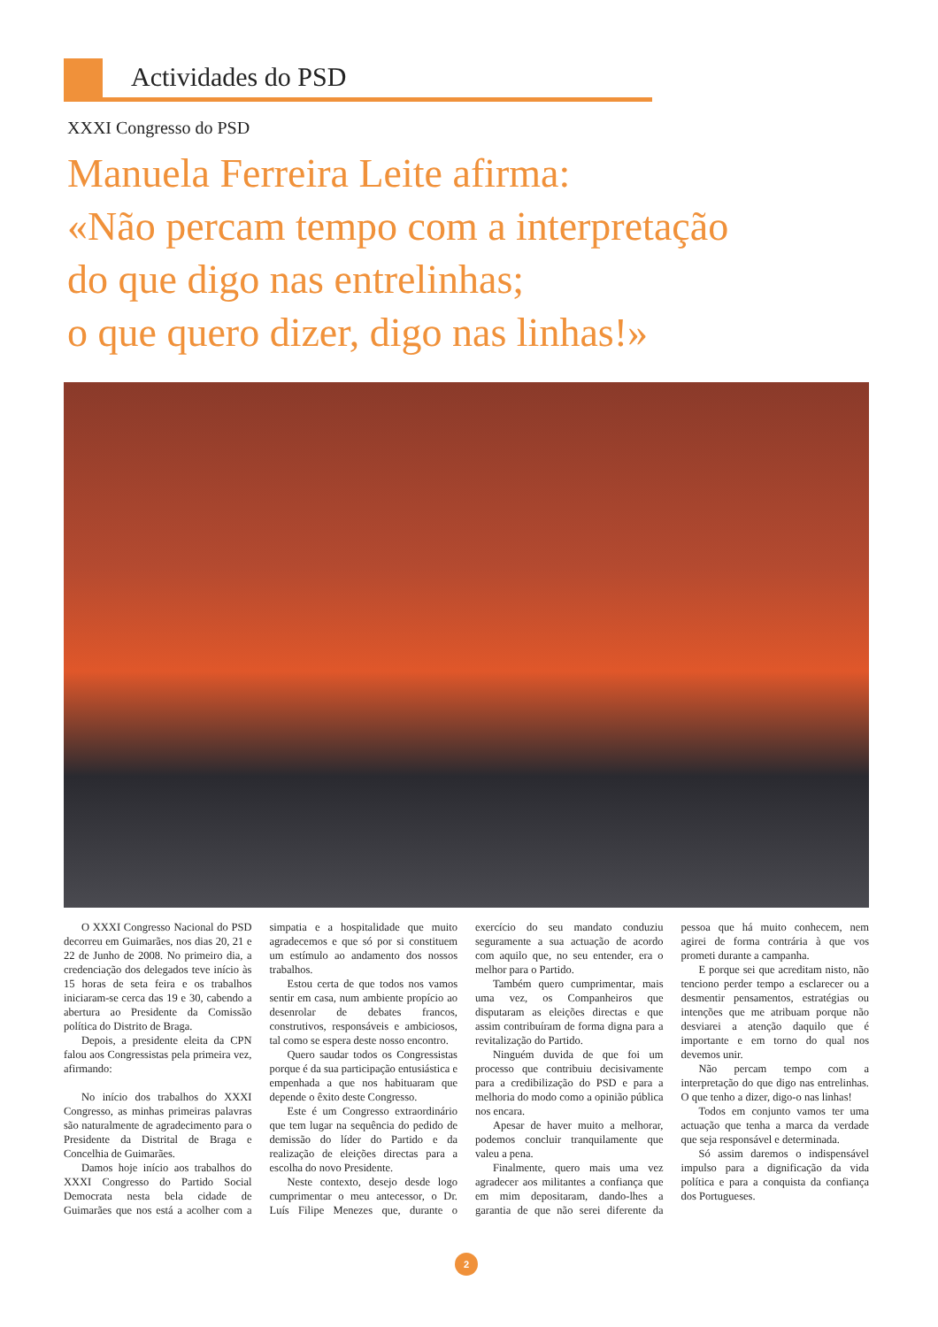Actividades do PSD
XXXI Congresso do PSD
Manuela Ferreira Leite afirma:
«Não percam tempo com a interpretação
do que digo nas entrelinhas;
o que quero dizer, digo nas linhas!»
O XXXI Congresso Nacional do PSD decorreu em Guimarães, nos dias 20, 21 e 22 de Junho de 2008. No primeiro dia, a credenciação dos delegados teve início às 15 horas de seta feira e os trabalhos iniciaram-se cerca das 19 e 30, cabendo a abertura ao Presidente da Comissão política do Distrito de Braga.
Depois, a presidente eleita da CPN falou aos Congressistas pela primeira vez, afirmando:
No início dos trabalhos do XXXI Congresso, as minhas primeiras palavras são naturalmente de agradecimento para o Presidente da Distrital de Braga e Concelhia de Guimarães.
Damos hoje início aos trabalhos do XXXI Congresso do Partido Social Democrata nesta bela cidade de Guimarães que nos está a acolher com a simpatia e a hospitalidade que muito agradecemos e que só por si constituem um estímulo ao andamento dos nossos trabalhos.
Estou certa de que todos nos vamos sentir em casa, num ambiente propício ao desenrolar de debates francos, construtivos, responsáveis e ambiciosos, tal como se espera deste nosso encontro.
Quero saudar todos os Congressistas porque é da sua participação entusiástica e empenhada a que nos habituaram que depende o êxito deste Congresso.
Este é um Congresso extraordinário que tem lugar na sequência do pedido de demissão do líder do Partido e da realização de eleições directas para a escolha do novo Presidente.
Neste contexto, desejo desde logo cumprimentar o meu antecessor, o Dr. Luís Filipe Menezes que, durante o exercício do seu mandato conduziu seguramente a sua actuação de acordo com aquilo que, no seu entender, era o melhor para o Partido.
Também quero cumprimentar, mais uma vez, os Companheiros que disputaram as eleições directas e que assim contribuíram de forma digna para a revitalização do Partido.
Ninguém duvida de que foi um processo que contribuiu decisivamente para a credibilização do PSD e para a melhoria do modo como a opinião pública nos encara.
Apesar de haver muito a melhorar, podemos concluir tranquilamente que valeu a pena.
Finalmente, quero mais uma vez agradecer aos militantes a confiança que em mim depositaram, dando-lhes a garantia de que não serei diferente da pessoa que há muito conhecem, nem agirei de forma contrária à que vos prometi durante a campanha.
E porque sei que acreditam nisto, não tenciono perder tempo a esclarecer ou a desmentir pensamentos, estratégias ou intenções que me atribuam porque não desviarei a atenção daquilo que é importante e em torno do qual nos devemos unir.
Não percam tempo com a interpretação do que digo nas entrelinhas. O que tenho a dizer, digo-o nas linhas!
Todos em conjunto vamos ter uma actuação que tenha a marca da verdade que seja responsável e determinada.
Só assim daremos o indispensável impulso para a dignificação da vida política e para a conquista da confiança dos Portugueses.
2